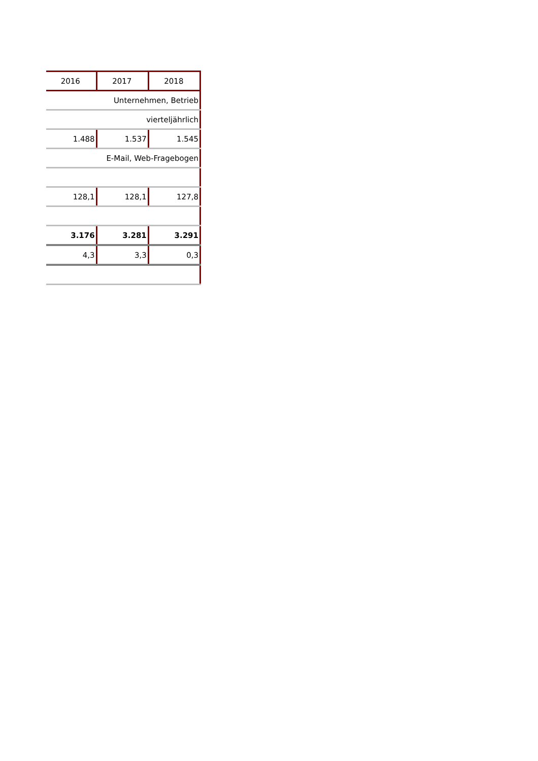| 2016 | 2017 | 2018 |
| --- | --- | --- |
| Unternehmen, Betrieb | | |
| vierteljährlich | | |
| 1.488 | 1.537 | 1.545 |
| E-Mail, Web-Fragebogen | | |
| 128,1 | 128,1 | 127,8 |
| 3.176 | 3.281 | 3.291 |
| 4,3 | 3,3 | 0,3 |